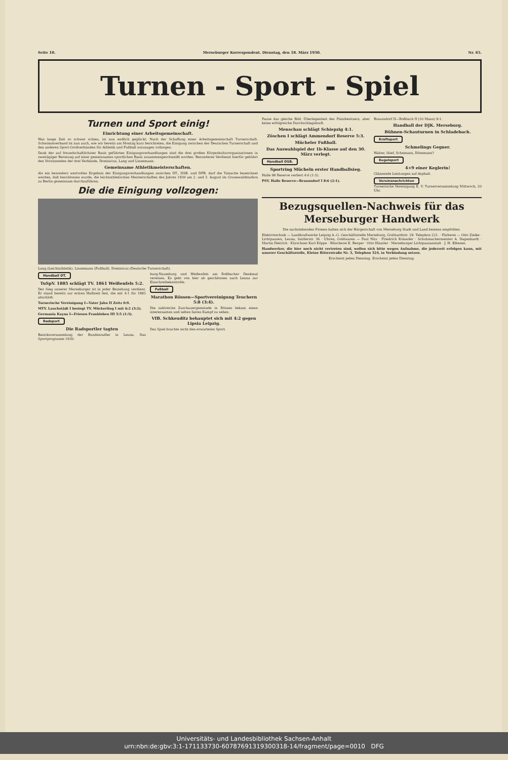Seite 10. Merseburger Korrespondent. Dienstag, den 18. März 1930. Nr. 65.
Turnen - Sport - Spiel
Turnen und Sport einig!
Einrichtung einer Arbeitsgemeinschaft.
Was lange Zeit so schwer schien, ist nun endlich geglückt. Nach der Schaffung einer Arbeitsgemeinschaft Turnerschaft-Schwimmverband ist nun auch, wie wir bereits am Montag kurz berichteten, die Einigung zwischen der Deutschen Turnerschaft und den anderen Sport-Großverbänden für Athletik und Fußball sozusagen vollzogen.
Dank der auf freundschaftlichster Basis geführten Einigungsverhandlungen sind die drei großen Körperkulturorganisationen in zweitägiger Beratung auf einer gemeinsamen sportlichen Basis zusammengeschweißt worden. Besonderes Verdienst hierfür gebührt den Vorsitzenden der drei Verbände, Dominicus, Lang und Linnemann.
Gemeinsame Athletikmeisterschaften.
Als ein besonders wertvolles Ergebnis der Einigungsverhandlungen zwischen DT., DSB. und DFB. darf die Tatsache bezeichnet werden, daß beschlossen wurde, die leichtathletischen Meisterschaften des Jahres 1930 am 2. und 3. August im Grunewaldstadion zu Berlin gemeinsam durchzuführen.
Die die Einigung vollzogen:
Lang (Leichtathletik). Linnemann (Fußball). Dominicus (Deutsche Turnerschaft).
Handball DT.
TuSpV. 1885 schlägt TV. 1861 Weißenfels 5:2.
Der Sieg unserer Merseburger ist in jeder Beziehung verdient. Er stand bereits zur ersten Halbzeit fest, die mit 4:1 für 1885 abschloß.
Turnerische Vereinigung I—Vater Jahn II Zeitz 0:9.
MTV. Lauchstädt I besiegt TV. Möckerling I mit 6:2 (3:2).
Germania Kayna I—Friesen Frankleben III 5:5 (1:3).
Radsport
Die Radsportler tagten
Bezirksversammlung der Bundesradler in Leuna. Das Sportprogramm 1930.
burg-Naumburg und Weißenfels am Roßbacher Denkmal vereinen. Es geht von hier ab geschlossen nach Leuna zur Einschreibekontrolle.
Fußball
Marathon Rössen—Sportvereinigung Teuchern 5:8 (3:4).
Die zahlreiche Zuschauergemeinde in Rössen bekam einen interessanten und selten fairen Kampf zu sehen.
VfB. Schkeuditz behauptet sich mit 4:2 gegen Lipsia Leipzig.
Das Spiel brachte nicht den erwarteten Sport.
Pause das gleiche Bild. Überlegenheit des Platzbesitzers, aber keine erfolgreiche Durchschlagskraft.
Menschau schlägt Schiepzig 4:1.
Zöschen I schlägt Ammendorf Reserve 5:3.
Mücheler Fußball.
Das Auswahlspiel der 1b-Klasse auf den 30. März verlegt.
Handball DSB.
Sportring Mücheln erster Handballsieg.
Halle 98 Reserve verliert 4:6 (1:3).
PSV. Halle Reserve—Braunsdorf I 8:6 (2:1).
Braunsdorf II—Roßbach II (10 Mann) 9:1.
Handball der DJK. Merseburg.
Bühnen-Schauturnen in Schladebach.
Kraftsport
Schmelings Gegner.
Walter, Stief, Schemann, Rösemann?
Kegelsport
4×9 einer Keglerin!
Glänzende Leistungen auf Asphalt.
Vereinsnachrichten
Turnerische Vereinigung E. V. Turnerversammlung Mittwoch, 20 Uhr.
Bezugsquellen-Nachweis für das Merseburger Handwerk
Die nachstehenden Firmen halten sich der Bürgerschaft von Merseburg Stadt und Land bestens empfohlen.
Elektrotechnik — Landkraftwerke Leipzig A.-G. Geschäftsstelle Merseburg, Gotthardtstr. 29. Telephon 221. · Färberei — Otto Zielke · Lichtpausen, Leuna, Sattlerstr. 36 · Uhren, Goldwaren — Paul Nitz · Friedrich Kolander · Schuhmachermeister A. Dagenhardt · Martin Dietrich · Kürschner Karl Köppe · Wäscherei E. Berger · Otto Häusler · Merseburger Lichtpausanstalt · J. H. Elbesen.
Handwerker, die hier noch nicht vertreten sind, wollen sich bitte wegen Aufnahme, die jederzeit erfolgen kann, mit unserer Geschäftsstelle, Kleine Ritterstraße Nr. 3, Telephon 324, in Verbindung setzen.
Erscheint jeden Dienstag. Erscheint jeden Dienstag.
Universitäts- und Landesbibliothek Sachsen-Anhalt
urn:nbn:de:gbv:3:1-171133730-60787691319300318-14/fragment/page=0010 DFG